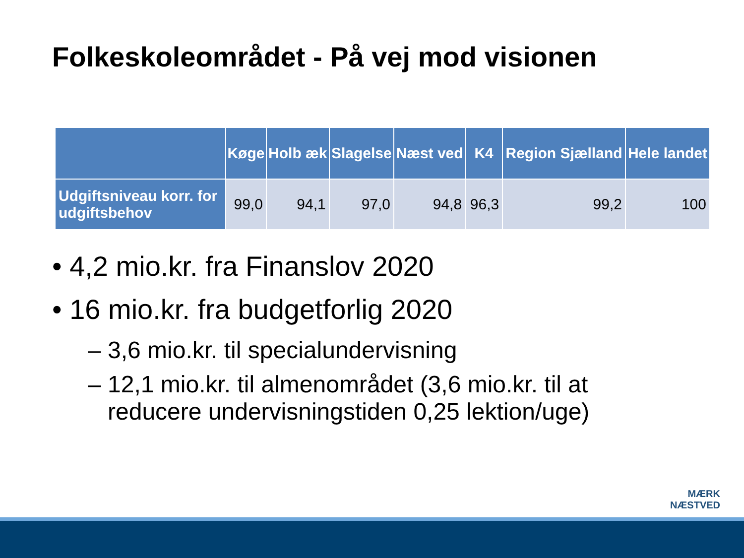Folkeskoleområdet - På vej mod visionen
| | Køge | Holb æk | Slagelse | Næst ved | K4 | Region Sjælland | Hele landet |
| --- | --- | --- | --- | --- | --- | --- | --- |
| Udgiftsniveau korr. for udgiftsbehov | 99,0 | 94,1 | 97,0 | 94,8 | 96,3 | 99,2 | 100 |
• 4,2 mio.kr. fra Finanslov 2020
• 16 mio.kr. fra budgetforlig 2020
– 3,6 mio.kr. til specialundervisning
– 12,1 mio.kr. til almenområdet (3,6 mio.kr. til at
reducere undervisningstiden 0,25 lektion/uge)
MÆRK
NÆSTVED